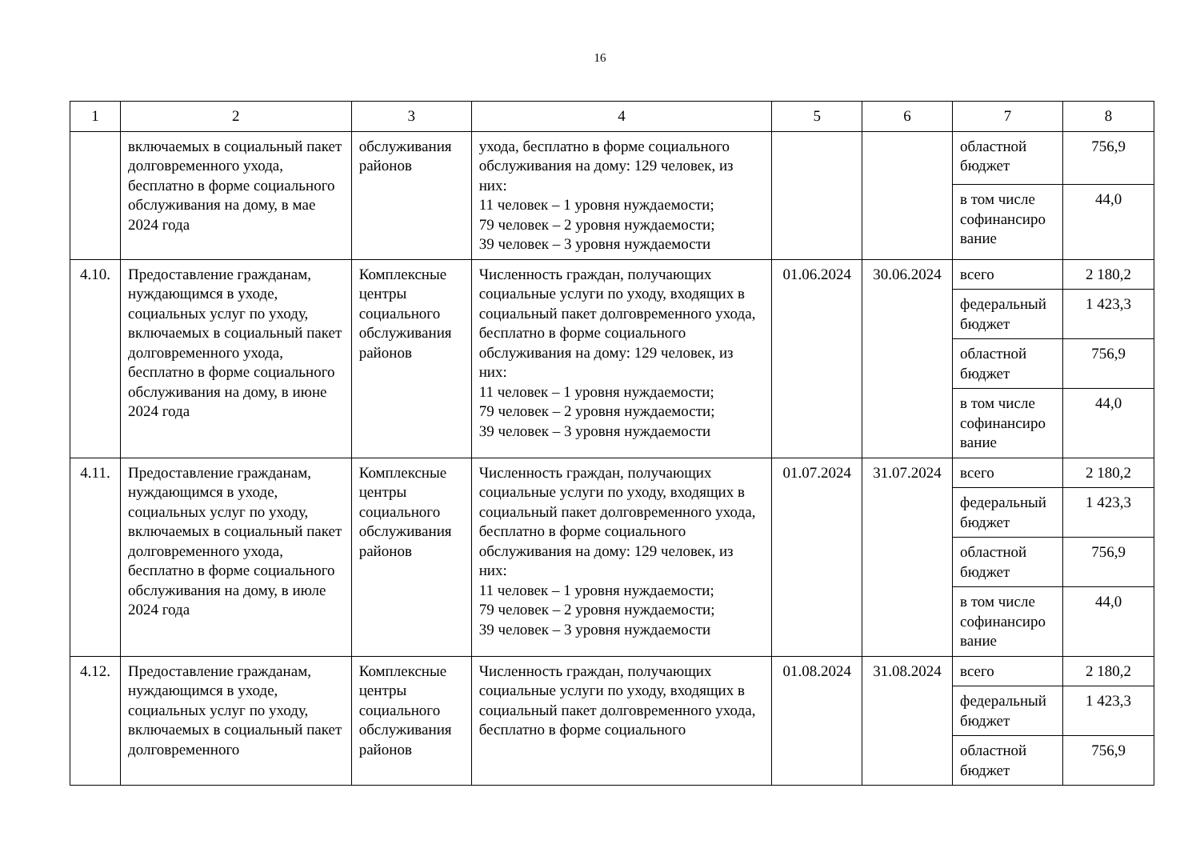16
| 1 | 2 | 3 | 4 | 5 | 6 | 7 | 8 |
| --- | --- | --- | --- | --- | --- | --- | --- |
| | включаемых в социальный пакет долговременного ухода, бесплатно в форме социального обслуживания на дому, в мае 2024 года | обслуживания районов | ухода, бесплатно в форме социального обслуживания на дому: 129 человек, из них: 11 человек – 1 уровня нуждаемости; 79 человек – 2 уровня нуждаемости; 39 человек – 3 уровня нуждаемости | | | областной бюджет | 756,9 |
| | | | | | | в том числе софинансиро вание | 44,0 |
| 4.10. | Предоставление гражданам, нуждающимся в уходе, социальных услуг по уходу, включаемых в социальный пакет долговременного ухода, бесплатно в форме социального обслуживания на дому, в июне 2024 года | Комплексные центры социального обслуживания районов | Численность граждан, получающих социальные услуги по уходу, входящих в социальный пакет долговременного ухода, бесплатно в форме социального обслуживания на дому: 129 человек, из них: 11 человек – 1 уровня нуждаемости; 79 человек – 2 уровня нуждаемости; 39 человек – 3 уровня нуждаемости | 01.06.2024 | 30.06.2024 | всего | 2 180,2 |
| | | | | | | федеральный бюджет | 1 423,3 |
| | | | | | | областной бюджет | 756,9 |
| | | | | | | в том числе софинансиро вание | 44,0 |
| 4.11. | Предоставление гражданам, нуждающимся в уходе, социальных услуг по уходу, включаемых в социальный пакет долговременного ухода, бесплатно в форме социального обслуживания на дому, в июле 2024 года | Комплексные центры социального обслуживания районов | Численность граждан, получающих социальные услуги по уходу, входящих в социальный пакет долговременного ухода, бесплатно в форме социального обслуживания на дому: 129 человек, из них: 11 человек – 1 уровня нуждаемости; 79 человек – 2 уровня нуждаемости; 39 человек – 3 уровня нуждаемости | 01.07.2024 | 31.07.2024 | всего | 2 180,2 |
| | | | | | | федеральный бюджет | 1 423,3 |
| | | | | | | областной бюджет | 756,9 |
| | | | | | | в том числе софинансиро вание | 44,0 |
| 4.12. | Предоставление гражданам, нуждающимся в уходе, социальных услуг по уходу, включаемых в социальный пакет долговременного | Комплексные центры социального обслуживания районов | Численность граждан, получающих социальные услуги по уходу, входящих в социальный пакет долговременного ухода, бесплатно в форме социального | 01.08.2024 | 31.08.2024 | всего | 2 180,2 |
| | | | | | | федеральный бюджет | 1 423,3 |
| | | | | | | областной бюджет | 756,9 |